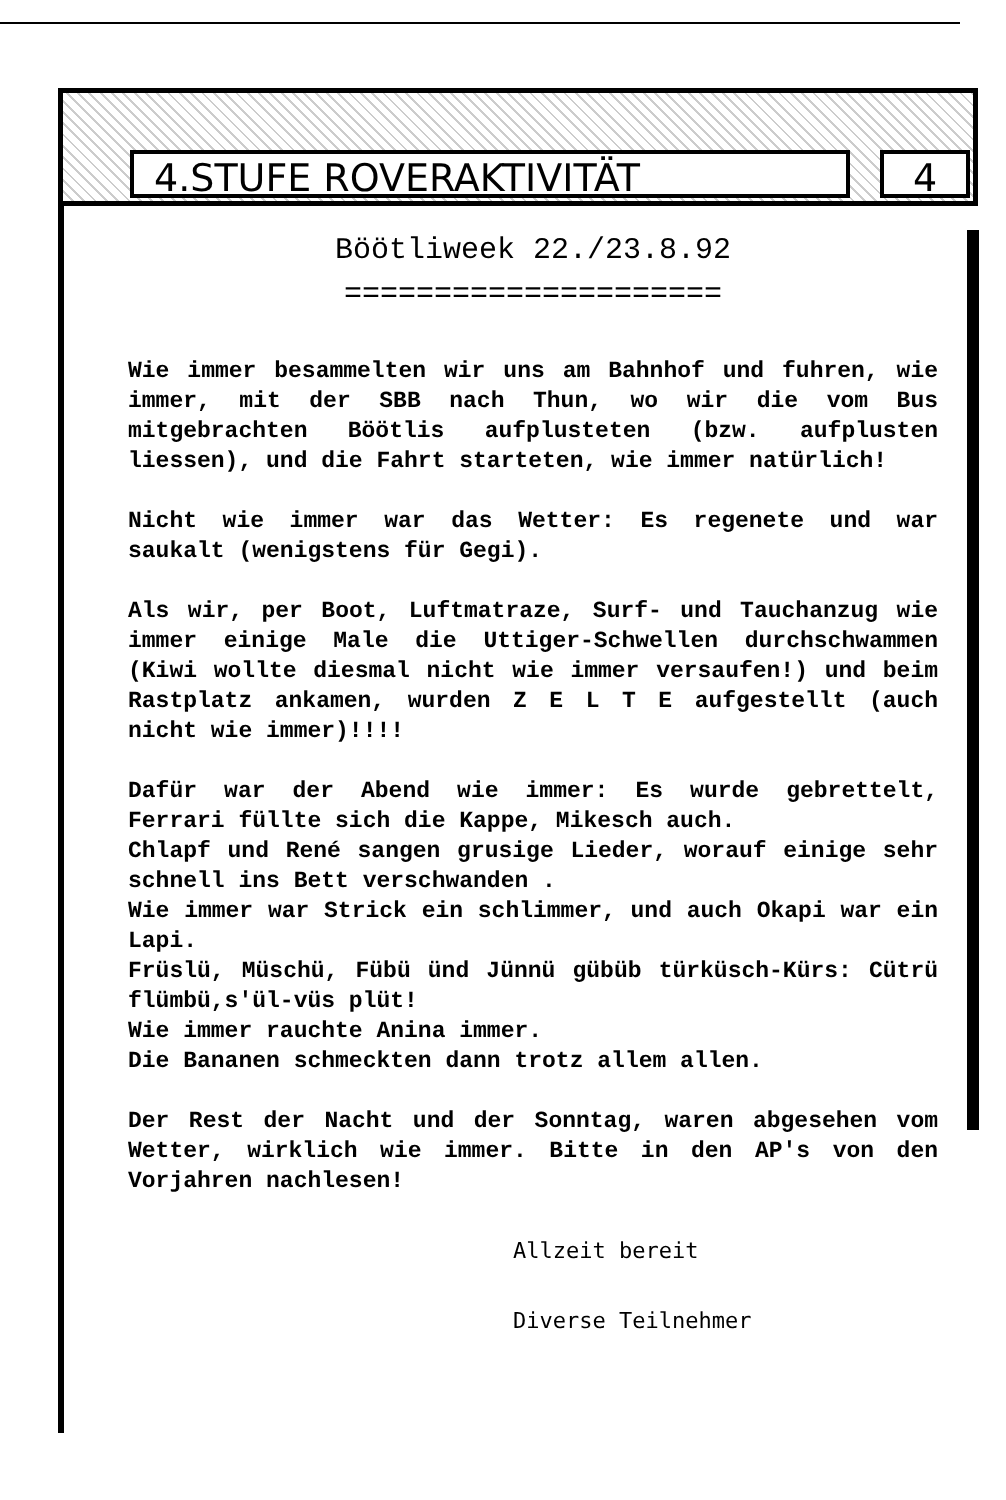4.STUFE ROVERAKTIVITÄT 4
Böötliweek 22./23.8.92
=====================
Wie immer besammelten wir uns am Bahnhof und fuhren, wie immer, mit der SBB nach Thun, wo wir die vom Bus mitgebrachten Böötlis aufplusteten (bzw. aufplusten liessen), und die Fahrt starteten, wie immer natürlich!
Nicht wie immer war das Wetter: Es regenete und war saukalt (wenigstens für Gegi).
Als wir, per Boot, Luftmatraze, Surf- und Tauchanzug wie immer einige Male die Uttiger-Schwellen durchschwammen (Kiwi wollte diesmal nicht wie immer versaufen!) und beim Rastplatz ankamen, wurden Z E L T E aufgestellt (auch nicht wie immer)!!!!
Dafür war der Abend wie immer: Es wurde gebrettelt, Ferrari füllte sich die Kappe, Mikesch auch.
Chlapf und René sangen grusige Lieder, worauf einige sehr schnell ins Bett verschwanden .
Wie immer war Strick ein schlimmer, und auch Okapi war ein Lapi.
Früslü, Müschü, Fübü ünd Jünnü gübüb türküsch-Kürs: Cütrü flümbü,s'ül-vüs plüt!
Wie immer rauchte Anina immer.
Die Bananen schmeckten dann trotz allem allen.
Der Rest der Nacht und der Sonntag, waren abgesehen vom Wetter, wirklich wie immer. Bitte in den AP's von den Vorjahren nachlesen!
Allzeit bereit
Diverse Teilnehmer